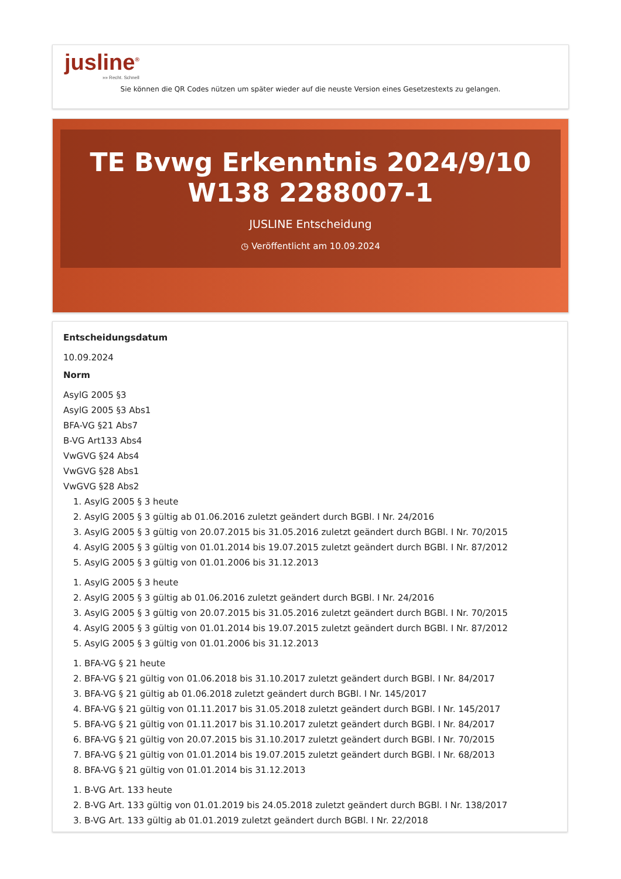jusline<sup>®</sup>
»» Recht. Schnell
Sie können die QR Codes nützen um später wieder auf die neuste Version eines Gesetzestexts zu gelangen.
TE Bvwg Erkenntnis 2024/9/10 W138 2288007-1
JUSLINE Entscheidung
◷ Veröffentlicht am 10.09.2024
Entscheidungsdatum
10.09.2024
Norm
AsylG 2005 §3
AsylG 2005 §3 Abs1
BFA-VG §21 Abs7
B-VG Art133 Abs4
VwGVG §24 Abs4
VwGVG §28 Abs1
VwGVG §28 Abs2
1. AsylG 2005 § 3 heute
2. AsylG 2005 § 3 gültig ab 01.06.2016 zuletzt geändert durch BGBl. I Nr. 24/2016
3. AsylG 2005 § 3 gültig von 20.07.2015 bis 31.05.2016 zuletzt geändert durch BGBl. I Nr. 70/2015
4. AsylG 2005 § 3 gültig von 01.01.2014 bis 19.07.2015 zuletzt geändert durch BGBl. I Nr. 87/2012
5. AsylG 2005 § 3 gültig von 01.01.2006 bis 31.12.2013
1. AsylG 2005 § 3 heute
2. AsylG 2005 § 3 gültig ab 01.06.2016 zuletzt geändert durch BGBl. I Nr. 24/2016
3. AsylG 2005 § 3 gültig von 20.07.2015 bis 31.05.2016 zuletzt geändert durch BGBl. I Nr. 70/2015
4. AsylG 2005 § 3 gültig von 01.01.2014 bis 19.07.2015 zuletzt geändert durch BGBl. I Nr. 87/2012
5. AsylG 2005 § 3 gültig von 01.01.2006 bis 31.12.2013
1. BFA-VG § 21 heute
2. BFA-VG § 21 gültig von 01.06.2018 bis 31.10.2017 zuletzt geändert durch BGBl. I Nr. 84/2017
3. BFA-VG § 21 gültig ab 01.06.2018 zuletzt geändert durch BGBl. I Nr. 145/2017
4. BFA-VG § 21 gültig von 01.11.2017 bis 31.05.2018 zuletzt geändert durch BGBl. I Nr. 145/2017
5. BFA-VG § 21 gültig von 01.11.2017 bis 31.10.2017 zuletzt geändert durch BGBl. I Nr. 84/2017
6. BFA-VG § 21 gültig von 20.07.2015 bis 31.10.2017 zuletzt geändert durch BGBl. I Nr. 70/2015
7. BFA-VG § 21 gültig von 01.01.2014 bis 19.07.2015 zuletzt geändert durch BGBl. I Nr. 68/2013
8. BFA-VG § 21 gültig von 01.01.2014 bis 31.12.2013
1. B-VG Art. 133 heute
2. B-VG Art. 133 gültig von 01.01.2019 bis 24.05.2018 zuletzt geändert durch BGBl. I Nr. 138/2017
3. B-VG Art. 133 gültig ab 01.01.2019 zuletzt geändert durch BGBl. I Nr. 22/2018